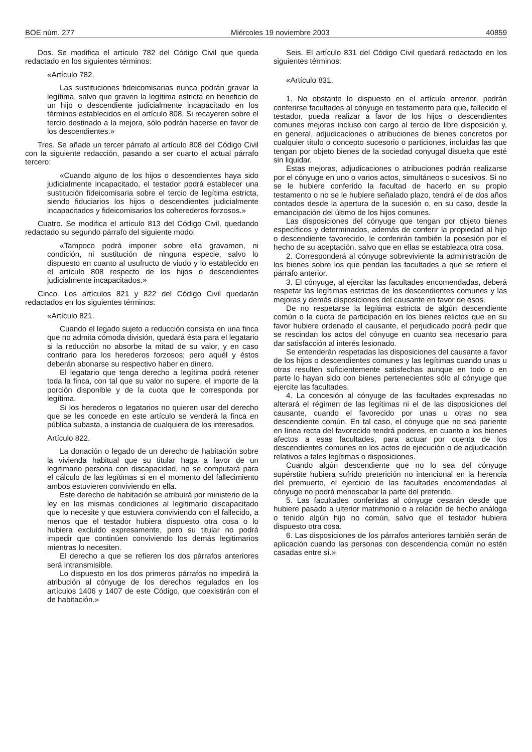BOE núm. 277 Miércoles 19 noviembre 2003 40859
Dos. Se modifica el artículo 782 del Código Civil que queda redactado en los siguientes términos:
«Artículo 782.
Las sustituciones fideicomisarias nunca podrán gravar la legítima, salvo que graven la legítima estricta en beneficio de un hijo o descendiente judicialmente incapacitado en los términos establecidos en el artículo 808. Si recayeren sobre el tercio destinado a la mejora, sólo podrán hacerse en favor de los descendientes.»
Tres. Se añade un tercer párrafo al artículo 808 del Código Civil con la siguiente redacción, pasando a ser cuarto el actual párrafo tercero:
«Cuando alguno de los hijos o descendientes haya sido judicialmente incapacitado, el testador podrá establecer una sustitución fideicomisaria sobre el tercio de legítima estricta, siendo fiduciarios los hijos o descendientes judicialmente incapacitados y fideicomisarios los coherederos forzosos.»
Cuatro. Se modifica el artículo 813 del Código Civil, quedando redactado su segundo párrafo del siguiente modo:
«Tampoco podrá imponer sobre ella gravamen, ni condición, ni sustitución de ninguna especie, salvo lo dispuesto en cuanto al usufructo de viudo y lo establecido en el artículo 808 respecto de los hijos o descendientes judicialmente incapacitados.»
Cinco. Los artículos 821 y 822 del Código Civil quedarán redactados en los siguientes términos:
«Artículo 821.
Cuando el legado sujeto a reducción consista en una finca que no admita cómoda división, quedará ésta para el legatario si la reducción no absorbe la mitad de su valor, y en caso contrario para los herederos forzosos; pero aquél y éstos deberán abonarse su respectivo haber en dinero.
El legatario que tenga derecho a legítima podrá retener toda la finca, con tal que su valor no supere, el importe de la porción disponible y de la cuota que le corresponda por legítima.
Si los herederos o legatarios no quieren usar del derecho que se les concede en este artículo se venderá la finca en pública subasta, a instancia de cualquiera de los interesados.
Artículo 822.
La donación o legado de un derecho de habitación sobre la vivienda habitual que su titular haga a favor de un legitimario persona con discapacidad, no se computará para el cálculo de las legítimas si en el momento del fallecimiento ambos estuvieren conviviendo en ella.
Este derecho de habitación se atribuirá por ministerio de la ley en las mismas condiciones al legitimario discapacitado que lo necesite y que estuviera conviviendo con el fallecido, a menos que el testador hubiera dispuesto otra cosa o lo hubiera excluido expresamente, pero su titular no podrá impedir que continúen conviviendo los demás legitimarios mientras lo necesiten.
El derecho a que se refieren los dos párrafos anteriores será intransmisible.
Lo dispuesto en los dos primeros párrafos no impedirá la atribución al cónyuge de los derechos regulados en los artículos 1406 y 1407 de este Código, que coexistirán con el de habitación.»
Seis. El artículo 831 del Código Civil quedará redactado en los siguientes términos:
«Artículo 831.
1. No obstante lo dispuesto en el artículo anterior, podrán conferirse facultades al cónyuge en testamento para que, fallecido el testador, pueda realizar a favor de los hijos o descendientes comunes mejoras incluso con cargo al tercio de libre disposición y, en general, adjudicaciones o atribuciones de bienes concretos por cualquier título o concepto sucesorio o particiones, incluidas las que tengan por objeto bienes de la sociedad conyugal disuelta que esté sin liquidar.
Estas mejoras, adjudicaciones o atribuciones podrán realizarse por el cónyuge en uno o varios actos, simultáneos o sucesivos. Si no se le hubiere conferido la facultad de hacerlo en su propio testamento o no se le hubiere señalado plazo, tendrá el de dos años contados desde la apertura de la sucesión o, en su caso, desde la emancipación del último de los hijos comunes.
Las disposiciones del cónyuge que tengan por objeto bienes específicos y determinados, además de conferir la propiedad al hijo o descendiente favorecido, le conferirán también la posesión por el hecho de su aceptación, salvo que en ellas se establezca otra cosa.
2. Corresponderá al cónyuge sobreviviente la administración de los bienes sobre los que pendan las facultades a que se refiere el párrafo anterior.
3. El cónyuge, al ejercitar las facultades encomendadas, deberá respetar las legítimas estrictas de los descendientes comunes y las mejoras y demás disposiciones del causante en favor de ésos.
De no respetarse la legítima estricta de algún descendiente común o la cuota de participación en los bienes relictos que en su favor hubiere ordenado el causante, el perjudicado podrá pedir que se rescindan los actos del cónyuge en cuanto sea necesario para dar satisfacción al interés lesionado.
Se entenderán respetadas las disposiciones del causante a favor de los hijos o descendientes comunes y las legítimas cuando unas u otras resulten suficientemente satisfechas aunque en todo o en parte lo hayan sido con bienes pertenecientes sólo al cónyuge que ejercite las facultades.
4. La concesión al cónyuge de las facultades expresadas no alterará el régimen de las legítimas ni el de las disposiciones del causante, cuando el favorecido por unas u otras no sea descendiente común. En tal caso, el cónyuge que no sea pariente en línea recta del favorecido tendrá poderes, en cuanto a los bienes afectos a esas facultades, para actuar por cuenta de los descendientes comunes en los actos de ejecución o de adjudicación relativos a tales legítimas o disposiciones.
Cuando algún descendiente que no lo sea del cónyuge supérstite hubiera sufrido preterición no intencional en la herencia del premuerto, el ejercicio de las facultades encomendadas al cónyuge no podrá menoscabar la parte del preterido.
5. Las facultades conferidas al cónyuge cesarán desde que hubiere pasado a ulterior matrimonio o a relación de hecho análoga o tenido algún hijo no común, salvo que el testador hubiera dispuesto otra cosa.
6. Las disposiciones de los párrafos anteriores también serán de aplicación cuando las personas con descendencia común no estén casadas entre sí.»